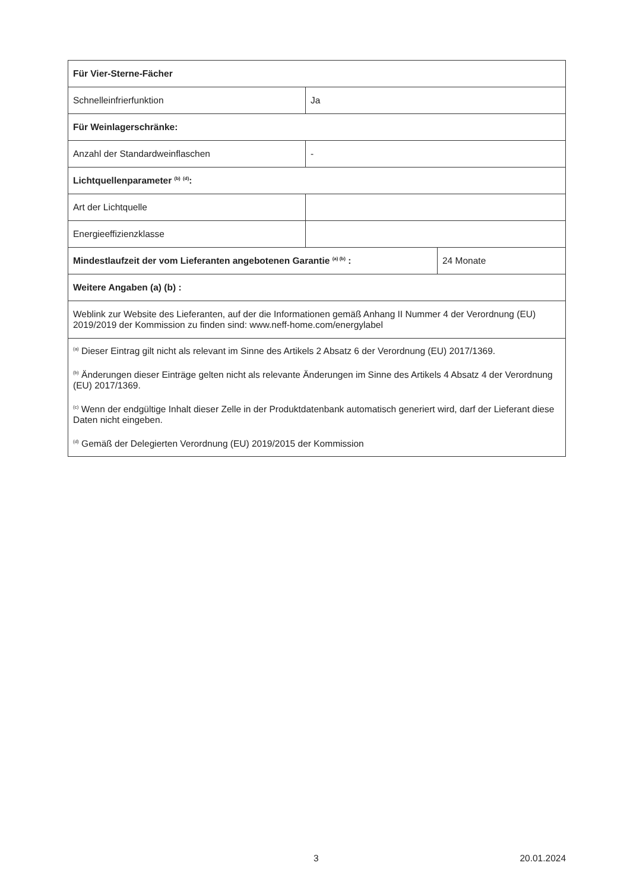| Für Vier-Sterne-Fächer | | |
| Schnelleinfrierfunktion | Ja | |
| Für Weinlagerschränke: | | |
| Anzahl der Standardweinflaschen | - | |
| Lichtquellenparameter <sup>(b)</sup> <sup>(d)</sup>: | | |
| Art der Lichtquelle | | |
| Energieeffizienzklasse | | |
| Mindestlaufzeit der vom Lieferanten angebotenen Garantie <sup>(a) (b)</sup> : | | 24 Monate |
| Weitere Angaben (a) (b) : | | |
| Weblink zur Website des Lieferanten, auf der die Informationen gemäß Anhang II Nummer 4 der Verordnung (EU) 2019/2019 der Kommission zu finden sind: www.neff-home.com/energylabel | | |
| <sup>(a)</sup> Dieser Eintrag gilt nicht als relevant im Sinne des Artikels 2 Absatz 6 der Verordnung (EU) 2017/1369. <sup>(b)</sup> Änderungen dieser Einträge gelten nicht als relevante Änderungen im Sinne des Artikels 4 Absatz 4 der Verordnung (EU) 2017/1369. <sup>(c)</sup> Wenn der endgültige Inhalt dieser Zelle in der Produktdatenbank automatisch generiert wird, darf der Lieferant diese Daten nicht eingeben. <sup>(d)</sup> Gemäß der Delegierten Verordnung (EU) 2019/2015 der Kommission | | |
3 20.01.2024